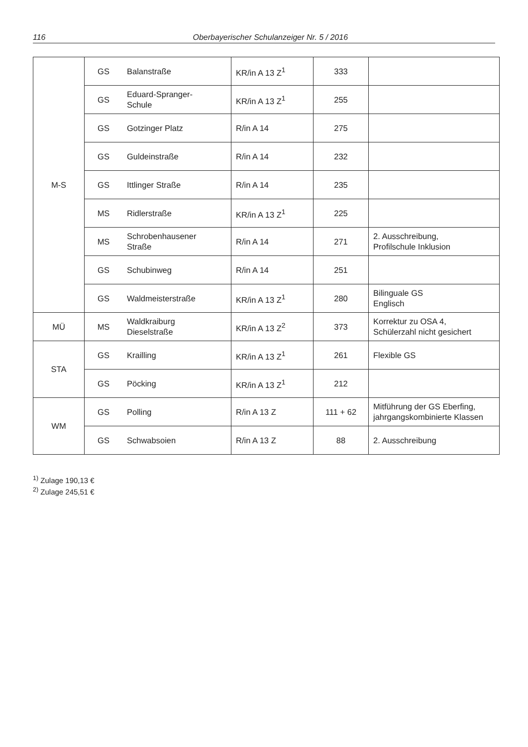116 Oberbayerischer Schulanzeiger Nr. 5 / 2016
| M-S | GS | Balanstraße | KR/in A 13 Z<sup>1</sup> | 333 | |
| | GS | Eduard-Spranger- Schule | KR/in A 13 Z<sup>1</sup> | 255 | |
| | GS | Gotzinger Platz | R/in A 14 | 275 | |
| | GS | Guldeinstraße | R/in A 14 | 232 | |
| | GS | Ittlinger Straße | R/in A 14 | 235 | |
| | MS | Ridlerstraße | KR/in A 13 Z<sup>1</sup> | 225 | |
| | MS | Schrobenhausener Straße | R/in A 14 | 271 | 2. Ausschreibung, Profilschule Inklusion |
| | GS | Schubinweg | R/in A 14 | 251 | |
| | GS | Waldmeisterstraße | KR/in A 13 Z<sup>1</sup> | 280 | Bilinguale GS Englisch |
| MÜ | MS | Waldkraiburg Dieselstraße | KR/in A 13 Z<sup>2</sup> | 373 | Korrektur zu OSA 4, Schülerzahl nicht gesichert |
| STA | GS | Krailling | KR/in A 13 Z<sup>1</sup> | 261 | Flexible GS |
| | GS | Pöcking | KR/in A 13 Z<sup>1</sup> | 212 | |
| WM | GS | Polling | R/in A 13 Z | 111 + 62 | Mitführung der GS Eberfing, jahrgangskombinierte Klassen |
| | GS | Schwabsoien | R/in A 13 Z | 88 | 2. Ausschreibung |
<sup>1)</sup> Zulage 190,13 €
<sup>2)</sup> Zulage 245,51 €